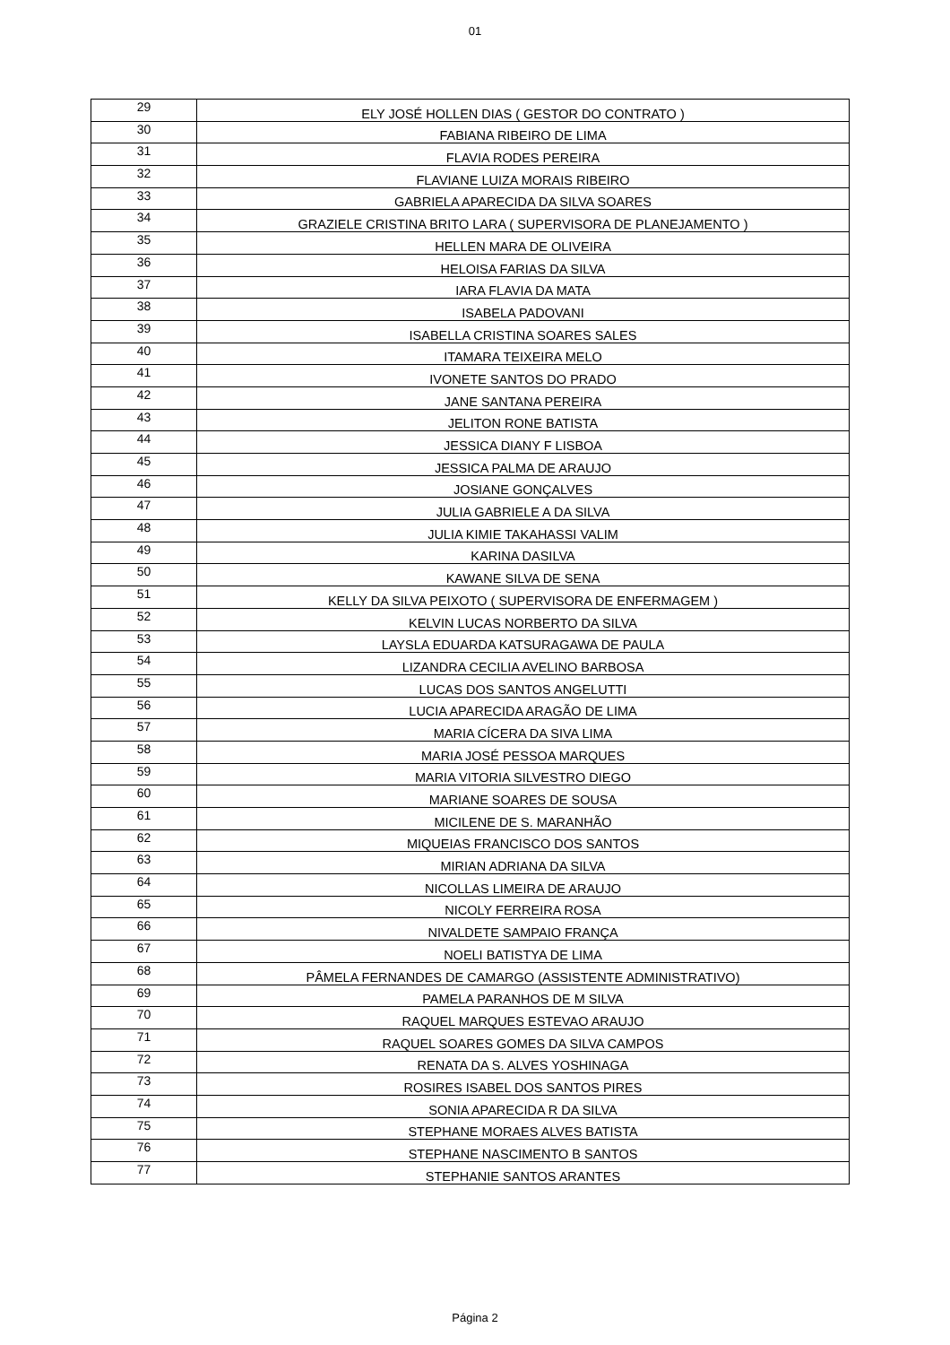01
| 29 | ELY JOSÉ HOLLEN DIAS ( GESTOR DO CONTRATO ) |
| 30 | FABIANA RIBEIRO DE LIMA |
| 31 | FLAVIA RODES PEREIRA |
| 32 | FLAVIANE LUIZA MORAIS RIBEIRO |
| 33 | GABRIELA APARECIDA DA SILVA SOARES |
| 34 | GRAZIELE CRISTINA BRITO LARA ( SUPERVISORA DE PLANEJAMENTO ) |
| 35 | HELLEN MARA DE OLIVEIRA |
| 36 | HELOISA FARIAS DA SILVA |
| 37 | IARA FLAVIA DA MATA |
| 38 | ISABELA PADOVANI |
| 39 | ISABELLA CRISTINA SOARES SALES |
| 40 | ITAMARA TEIXEIRA MELO |
| 41 | IVONETE SANTOS DO PRADO |
| 42 | JANE SANTANA PEREIRA |
| 43 | JELITON RONE BATISTA |
| 44 | JESSICA DIANY F LISBOA |
| 45 | JESSICA PALMA DE ARAUJO |
| 46 | JOSIANE GONÇALVES |
| 47 | JULIA GABRIELE A DA SILVA |
| 48 | JULIA KIMIE TAKAHASSI VALIM |
| 49 | KARINA DASILVA |
| 50 | KAWANE SILVA DE SENA |
| 51 | KELLY DA SILVA PEIXOTO ( SUPERVISORA DE ENFERMAGEM ) |
| 52 | KELVIN LUCAS NORBERTO DA SILVA |
| 53 | LAYSLA EDUARDA KATSURAGAWA DE PAULA |
| 54 | LIZANDRA CECILIA AVELINO BARBOSA |
| 55 | LUCAS DOS SANTOS ANGELUTTI |
| 56 | LUCIA APARECIDA ARAGÃO DE LIMA |
| 57 | MARIA CÍCERA DA SIVA LIMA |
| 58 | MARIA JOSÉ PESSOA MARQUES |
| 59 | MARIA VITORIA SILVESTRO DIEGO |
| 60 | MARIANE SOARES DE SOUSA |
| 61 | MICILENE DE S. MARANHÃO |
| 62 | MIQUEIAS FRANCISCO DOS SANTOS |
| 63 | MIRIAN ADRIANA DA SILVA |
| 64 | NICOLLAS LIMEIRA DE ARAUJO |
| 65 | NICOLY FERREIRA ROSA |
| 66 | NIVALDETE SAMPAIO FRANÇA |
| 67 | NOELI BATISTYA DE LIMA |
| 68 | PÂMELA FERNANDES DE CAMARGO (ASSISTENTE ADMINISTRATIVO) |
| 69 | PAMELA PARANHOS DE M SILVA |
| 70 | RAQUEL MARQUES ESTEVAO ARAUJO |
| 71 | RAQUEL SOARES GOMES DA SILVA CAMPOS |
| 72 | RENATA DA S. ALVES YOSHINAGA |
| 73 | ROSIRES ISABEL DOS SANTOS PIRES |
| 74 | SONIA APARECIDA R DA SILVA |
| 75 | STEPHANE MORAES ALVES BATISTA |
| 76 | STEPHANE NASCIMENTO B SANTOS |
| 77 | STEPHANIE SANTOS ARANTES |
Página 2